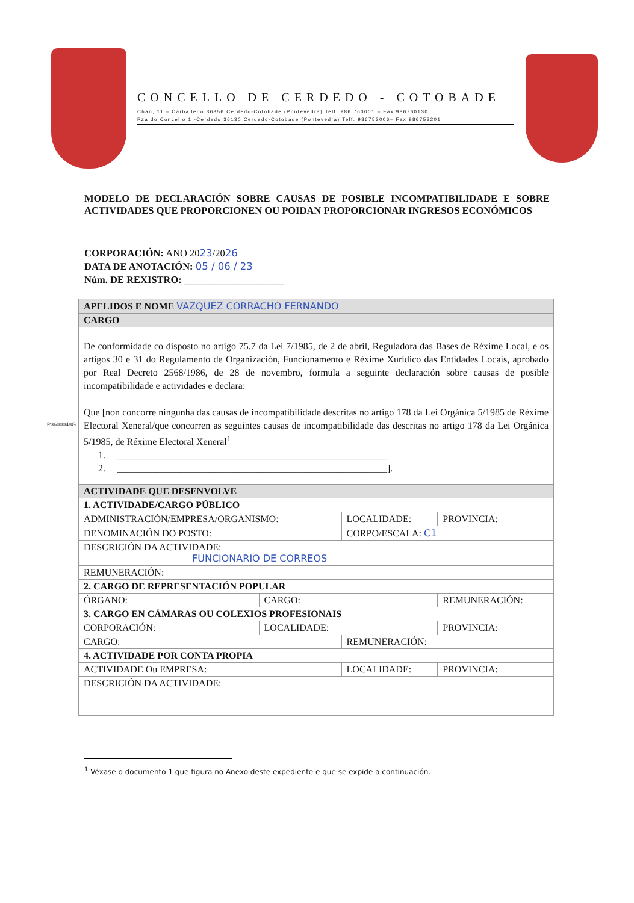CONCELLO DE CERDEDO - COTOBADE
Chan, 11 – Carballedo 36856 Cerdedo-Cotobade (Pontevedra) Telf. 986 760001 – Fax.986760130
Pza do Concello 1 -Cerdedo 36130 Cerdedo-Cotobade (Pontevedra) Telf. 986753006– Fax 986753201
MODELO DE DECLARACIÓN SOBRE CAUSAS DE POSIBLE INCOMPATIBILIDADE E SOBRE ACTIVIDADES QUE PROPORCIONEN OU POIDAN PROPORCIONAR INGRESOS ECONÓMICOS
CORPORACIÓN: ANO 2023/2026
DATA DE ANOTACIÓN: 05 / 06 / 23
Núm. DE REXISTRO: ____________________
P3600048G
| APELIDOS E NOME VAZQUEZ CORRACHO FERNANDO | | | | |
| CARGO | | | | |
| De conformidade co disposto no artigo 75.7 da Lei 7/1985, de 2 de abril, Reguladora das Bases de Réxime Local, e os artigos 30 e 31 do Regulamento de Organización, Funcionamento e Réxime Xurídico das Entidades Locais, aprobado por Real Decreto 2568/1986, de 28 de novembro, formula a seguinte declaración sobre causas de posible incompatibilidade e actividades e declara: Que [non concorre ningunha das causas de incompatibilidade descritas no artigo 178 da Lei Orgánica 5/1985 de Réxime Electoral Xeneral/que concorren as seguintes causas de incompatibilidade das descritas no artigo 178 da Lei Orgánica 5/1985, de Réxime Electoral Xeneral<sup>1</sup> 1. ________________________________________________________ 2. ________________________________________________________]. | | | | |
| ACTIVIDADE QUE DESENVOLVE | | | | |
| 1. ACTIVIDADE/CARGO PÚBLICO | | | | |
| ADMINISTRACIÓN/EMPRESA/ORGANISMO: | | LOCALIDADE: | | PROVINCIA: |
| DENOMINACIÓN DO POSTO: | | CORPO/ESCALA: C1 | | |
| DESCRICIÓN DA ACTIVIDADE: FUNCIONARIO DE CORREOS | | | | |
| REMUNERACIÓN: | | | | |
| 2. CARGO DE REPRESENTACIÓN POPULAR | | | | |
| ÓRGANO: | CARGO: | | REMUNERACIÓN: | |
| 3. CARGO EN CÁMARAS OU COLEXIOS PROFESIONAIS | | | | |
| CORPORACIÓN: | LOCALIDADE: | | PROVINCIA: | |
| CARGO: | | REMUNERACIÓN: | | |
| 4. ACTIVIDADE POR CONTA PROPIA | | | | |
| ACTIVIDADE Ou EMPRESA: | | LOCALIDADE: | | PROVINCIA: |
| DESCRICIÓN DA ACTIVIDADE: | | | | |
<sup>1</sup> Véxase o documento 1 que figura no Anexo deste expediente e que se expide a continuación.